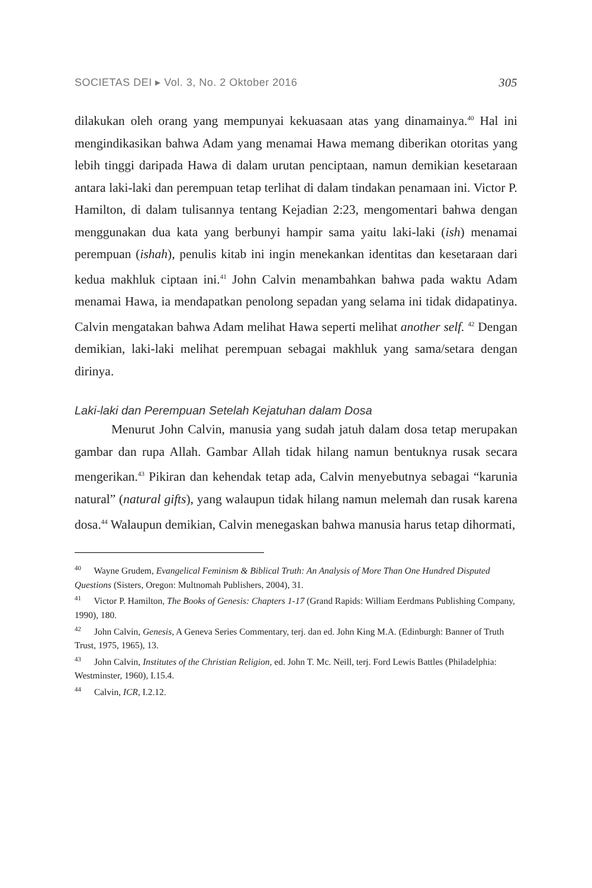SOCIETAS DEI ▸ Vol. 3, No. 2 Oktober 2016 305
dilakukan oleh orang yang mempunyai kekuasaan atas yang dinamainya.<sup>40</sup> Hal ini mengindikasikan bahwa Adam yang menamai Hawa memang diberikan otoritas yang lebih tinggi daripada Hawa di dalam urutan penciptaan, namun demikian kesetaraan antara laki-laki dan perempuan tetap terlihat di dalam tindakan penamaan ini. Victor P. Hamilton, di dalam tulisannya tentang Kejadian 2:23, mengomentari bahwa dengan menggunakan dua kata yang berbunyi hampir sama yaitu laki-laki (ish) menamai perempuan (ishah), penulis kitab ini ingin menekankan identitas dan kesetaraan dari kedua makhluk ciptaan ini.<sup>41</sup> John Calvin menambahkan bahwa pada waktu Adam menamai Hawa, ia mendapatkan penolong sepadan yang selama ini tidak didapatinya. Calvin mengatakan bahwa Adam melihat Hawa seperti melihat another self. <sup>42</sup> Dengan demikian, laki-laki melihat perempuan sebagai makhluk yang sama/setara dengan dirinya.
Laki-laki dan Perempuan Setelah Kejatuhan dalam Dosa
Menurut John Calvin, manusia yang sudah jatuh dalam dosa tetap merupakan gambar dan rupa Allah. Gambar Allah tidak hilang namun bentuknya rusak secara mengerikan.<sup>43</sup> Pikiran dan kehendak tetap ada, Calvin menyebutnya sebagai “karunia natural” (natural gifts), yang walaupun tidak hilang namun melemah dan rusak karena dosa.<sup>44</sup> Walaupun demikian, Calvin menegaskan bahwa manusia harus tetap dihormati,
<sup>40</sup> Wayne Grudem, Evangelical Feminism & Biblical Truth: An Analysis of More Than One Hundred Disputed Questions (Sisters, Oregon: Multnomah Publishers, 2004), 31.
<sup>41</sup> Victor P. Hamilton, The Books of Genesis: Chapters 1-17 (Grand Rapids: William Eerdmans Publishing Company, 1990), 180.
<sup>42</sup> John Calvin, Genesis, A Geneva Series Commentary, terj. dan ed. John King M.A. (Edinburgh: Banner of Truth Trust, 1975, 1965), 13.
<sup>43</sup> John Calvin, Institutes of the Christian Religion, ed. John T. Mc. Neill, terj. Ford Lewis Battles (Philadelphia: Westminster, 1960), I.15.4.
<sup>44</sup> Calvin, ICR, I.2.12.